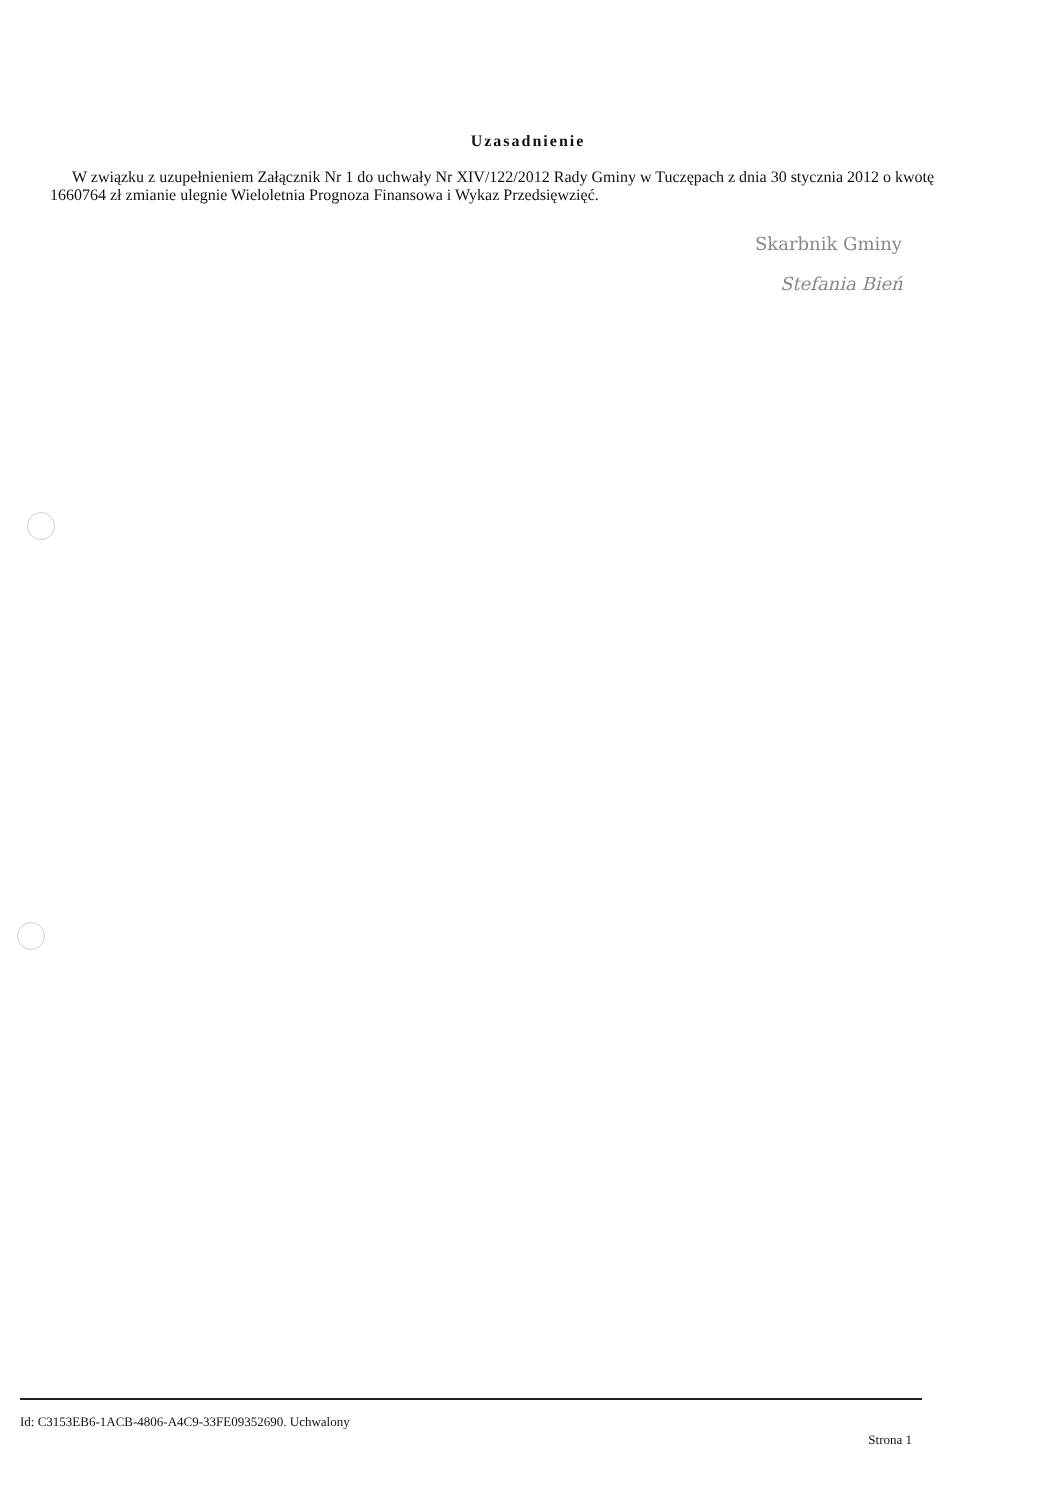Uzasadnienie
W związku z uzupełnieniem Załącznik Nr 1 do uchwały Nr XIV/122/2012 Rady Gminy w Tuczępach z dnia 30 stycznia 2012 o kwotę 1660764 zł zmianie ulegnie Wieloletnia Prognoza Finansowa i Wykaz Przedsięwzięć.
Skarbnik Gminy
Stefania Bień
Id: C3153EB6-1ACB-4806-A4C9-33FE09352690. Uchwalony Strona 1